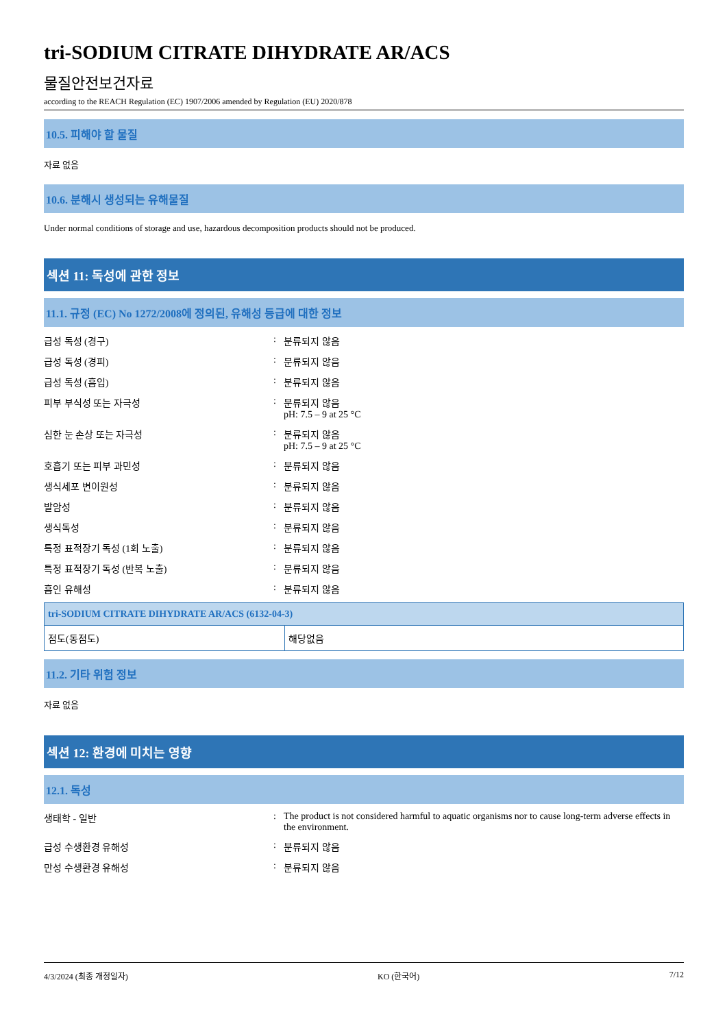tri-SODIUM CITRATE DIHYDRATE AR/ACS
물질안전보건자료
according to the REACH Regulation (EC) 1907/2006 amended by Regulation (EU) 2020/878
10.5. 피해야 할 물질
자료 없음
10.6. 분해시 생성되는 유해물질
Under normal conditions of storage and use, hazardous decomposition products should not be produced.
섹션 11: 독성에 관한 정보
11.1. 규정 (EC) No 1272/2008에 정의된, 유해성 등급에 대한 정보
급성 독성 (경구) : 분류되지 않음
급성 독성 (경피) : 분류되지 않음
급성 독성 (흡입) : 분류되지 않음
피부 부식성 또는 자극성 : 분류되지 않음
pH: 7.5 – 9 at 25 °C
심한 눈 손상 또는 자극성 : 분류되지 않음
pH: 7.5 – 9 at 25 °C
호흡기 또는 피부 과민성 : 분류되지 않음
생식세포 변이원성 : 분류되지 않음
발암성 : 분류되지 않음
생식독성 : 분류되지 않음
특정 표적장기 독성 (1회 노출) : 분류되지 않음
특정 표적장기 독성 (반복 노출) : 분류되지 않음
흡인 유해성 : 분류되지 않음
| tri-SODIUM CITRATE DIHYDRATE AR/ACS (6132-04-3) | |
| --- | --- |
| 점도(동점도) | 해당없음 |
11.2. 기타 위험 정보
자료 없음
섹션 12: 환경에 미치는 영향
12.1. 독성
생태학 - 일반 : The product is not considered harmful to aquatic organisms nor to cause long-term adverse effects in the environment.
급성 수생환경 유해성 : 분류되지 않음
만성 수생환경 유해성 : 분류되지 않음
4/3/2024 (최종 개정일자) KO (한국어) 7/12